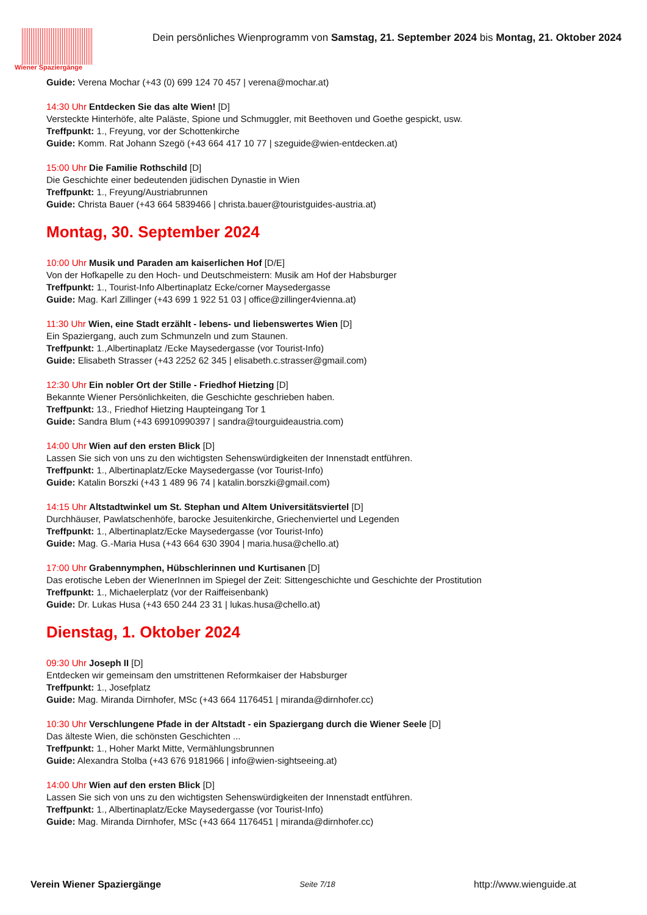Wiener Spaziergänge
Dein persönliches Wienprogramm von Samstag, 21. September 2024 bis Montag, 21. Oktober 2024
Guide: Verena Mochar (+43 (0) 699 124 70 457 | verena@mochar.at)
14:30 Uhr Entdecken Sie das alte Wien! [D]
Versteckte Hinterhöfe, alte Paläste, Spione und Schmuggler, mit Beethoven und Goethe gespickt, usw.
Treffpunkt: 1., Freyung, vor der Schottenkirche
Guide: Komm. Rat Johann Szegö (+43 664 417 10 77 | szeguide@wien-entdecken.at)
15:00 Uhr Die Familie Rothschild [D]
Die Geschichte einer bedeutenden jüdischen Dynastie in Wien
Treffpunkt: 1., Freyung/Austriabrunnen
Guide: Christa Bauer (+43 664 5839466 | christa.bauer@touristguides-austria.at)
Montag, 30. September 2024
10:00 Uhr Musik und Paraden am kaiserlichen Hof [D/E]
Von der Hofkapelle zu den Hoch- und Deutschmeistern: Musik am Hof der Habsburger
Treffpunkt: 1., Tourist-Info Albertinaplatz Ecke/corner Maysedergasse
Guide: Mag. Karl Zillinger (+43 699 1 922 51 03 | office@zillinger4vienna.at)
11:30 Uhr Wien, eine Stadt erzählt - lebens- und liebenswertes Wien [D]
Ein Spaziergang, auch zum Schmunzeln und zum Staunen.
Treffpunkt: 1.,Albertinaplatz /Ecke Maysedergasse (vor Tourist-Info)
Guide: Elisabeth Strasser (+43 2252 62 345 | elisabeth.c.strasser@gmail.com)
12:30 Uhr Ein nobler Ort der Stille - Friedhof Hietzing [D]
Bekannte Wiener Persönlichkeiten, die Geschichte geschrieben haben.
Treffpunkt: 13., Friedhof Hietzing Haupteingang Tor 1
Guide: Sandra Blum (+43 69910990397 | sandra@tourguideaustria.com)
14:00 Uhr Wien auf den ersten Blick [D]
Lassen Sie sich von uns zu den wichtigsten Sehenswürdigkeiten der Innenstadt entführen.
Treffpunkt: 1., Albertinaplatz/Ecke Maysedergasse (vor Tourist-Info)
Guide: Katalin Borszki (+43 1 489 96 74 | katalin.borszki@gmail.com)
14:15 Uhr Altstadtwinkel um St. Stephan und Altem Universitätsviertel [D]
Durchhäuser, Pawlatschenhöfe, barocke Jesuitenkirche, Griechenviertel und Legenden
Treffpunkt: 1., Albertinaplatz/Ecke Maysedergasse (vor Tourist-Info)
Guide: Mag. G.-Maria Husa (+43 664 630 3904 | maria.husa@chello.at)
17:00 Uhr Grabennymphen, Hübschlerinnen und Kurtisanen [D]
Das erotische Leben der WienerInnen im Spiegel der Zeit: Sittengeschichte und Geschichte der Prostitution
Treffpunkt: 1., Michaelerplatz (vor der Raiffeisenbank)
Guide: Dr. Lukas Husa (+43 650 244 23 31 | lukas.husa@chello.at)
Dienstag, 1. Oktober 2024
09:30 Uhr Joseph II [D]
Entdecken wir gemeinsam den umstrittenen Reformkaiser der Habsburger
Treffpunkt: 1., Josefplatz
Guide: Mag. Miranda Dirnhofer, MSc (+43 664 1176451 | miranda@dirnhofer.cc)
10:30 Uhr Verschlungene Pfade in der Altstadt - ein Spaziergang durch die Wiener Seele [D]
Das älteste Wien, die schönsten Geschichten ...
Treffpunkt: 1., Hoher Markt Mitte, Vermählungsbrunnen
Guide: Alexandra Stolba (+43 676 9181966 | info@wien-sightseeing.at)
14:00 Uhr Wien auf den ersten Blick [D]
Lassen Sie sich von uns zu den wichtigsten Sehenswürdigkeiten der Innenstadt entführen.
Treffpunkt: 1., Albertinaplatz/Ecke Maysedergasse (vor Tourist-Info)
Guide: Mag. Miranda Dirnhofer, MSc (+43 664 1176451 | miranda@dirnhofer.cc)
Verein Wiener Spaziergänge Seite 7/18 http://www.wienguide.at